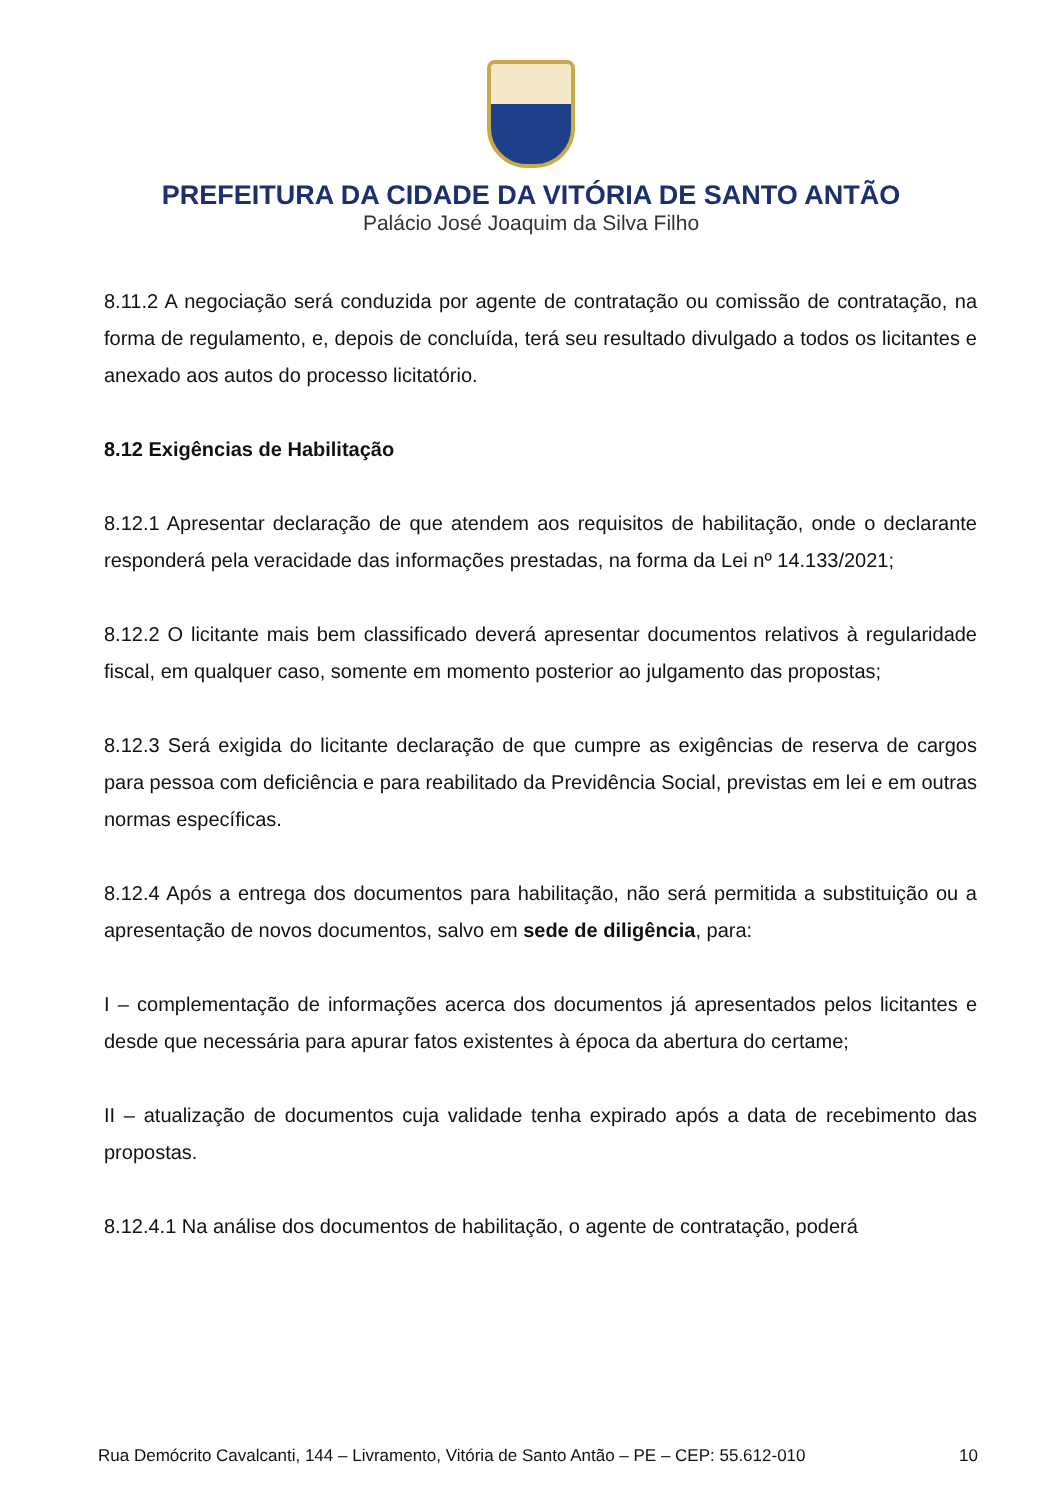PREFEITURA DA CIDADE DA VITÓRIA DE SANTO ANTÃO
Palácio José Joaquim da Silva Filho
8.11.2 A negociação será conduzida por agente de contratação ou comissão de contratação, na forma de regulamento, e, depois de concluída, terá seu resultado divulgado a todos os licitantes e anexado aos autos do processo licitatório.
8.12 Exigências de Habilitação
8.12.1 Apresentar declaração de que atendem aos requisitos de habilitação, onde o declarante responderá pela veracidade das informações prestadas, na forma da Lei nº 14.133/2021;
8.12.2 O licitante mais bem classificado deverá apresentar documentos relativos à regularidade fiscal, em qualquer caso, somente em momento posterior ao julgamento das propostas;
8.12.3 Será exigida do licitante declaração de que cumpre as exigências de reserva de cargos para pessoa com deficiência e para reabilitado da Previdência Social, previstas em lei e em outras normas específicas.
8.12.4 Após a entrega dos documentos para habilitação, não será permitida a substituição ou a apresentação de novos documentos, salvo em sede de diligência, para:
I – complementação de informações acerca dos documentos já apresentados pelos licitantes e desde que necessária para apurar fatos existentes à época da abertura do certame;
II – atualização de documentos cuja validade tenha expirado após a data de recebimento das propostas.
8.12.4.1 Na análise dos documentos de habilitação, o agente de contratação, poderá
Rua Demócrito Cavalcanti, 144 – Livramento, Vitória de Santo Antão – PE – CEP: 55.612-010 10